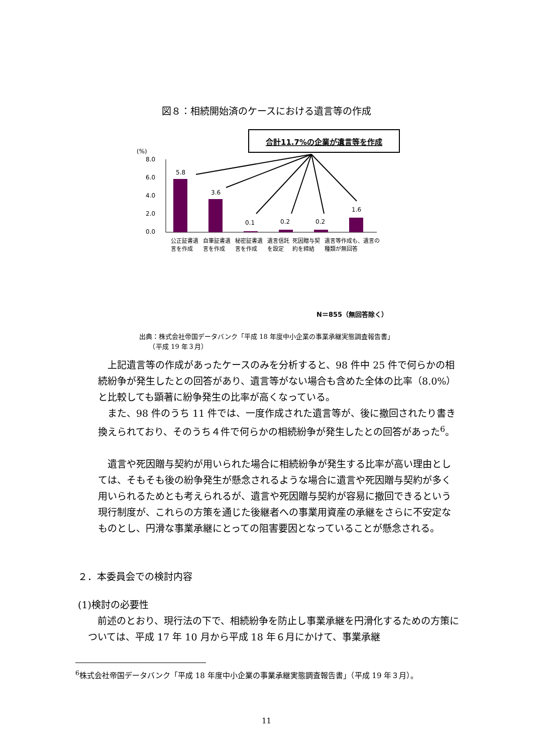図８：相続開始済のケースにおける遺言等の作成
合計11.7%の企業が遺言等を作成
(%)
8.0
6.0
4.0
2.0
0.0
5.8
3.6
0.1
0.2
0.2
1.6
N＝855（無回答除く）
公正証書遺言を作成 自筆証書遺言を作成 秘密証書遺言を作成 遺言信託を設定 死因贈与契約を締結 遺言等作成も、遺言の種類が無回答
出典：株式会社帝国データバンク「平成 18 年度中小企業の事業承継実態調査報告書」
　　（平成 19 年３月）
上記遺言等の作成があったケースのみを分析すると、98 件中 25 件で何らかの相続紛争が発生したとの回答があり、遺言等がない場合も含めた全体の比率（8.0%）と比較しても顕著に紛争発生の比率が高くなっている。
また、98 件のうち 11 件では、一度作成された遺言等が、後に撤回されたり書き換えられており、そのうち４件で何らかの相続紛争が発生したとの回答があった<sup>6</sup>。
遺言や死因贈与契約が用いられた場合に相続紛争が発生する比率が高い理由としては、そもそも後の紛争発生が懸念されるような場合に遺言や死因贈与契約が多く用いられるためとも考えられるが、遺言や死因贈与契約が容易に撤回できるという現行制度が、これらの方策を通じた後継者への事業用資産の承継をさらに不安定なものとし、円滑な事業承継にとっての阻害要因となっていることが懸念される。
２．本委員会での検討内容
(1)検討の必要性
前述のとおり、現行法の下で、相続紛争を防止し事業承継を円滑化するための方策については、平成 17 年 10 月から平成 18 年６月にかけて、事業承継
<sup>6</sup> 株式会社帝国データバンク「平成 18 年度中小企業の事業承継実態調査報告書」（平成 19 年３月）。
11